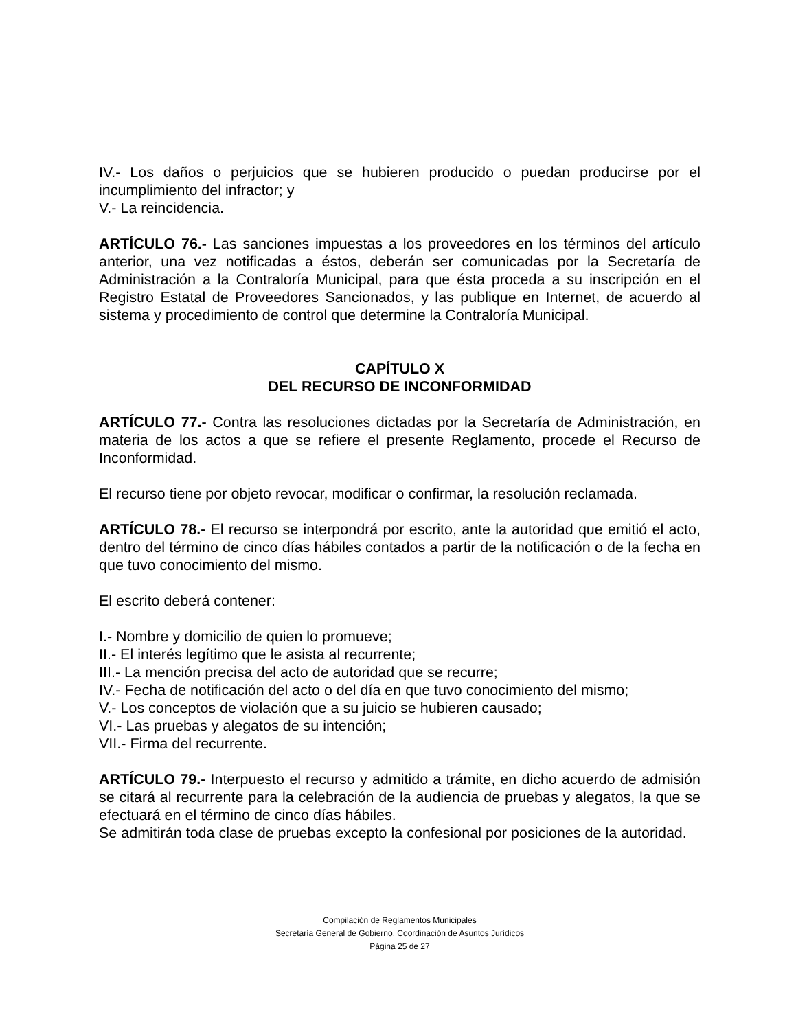IV.- Los daños o perjuicios que se hubieren producido o puedan producirse por el incumplimiento del infractor; y
V.- La reincidencia.
ARTÍCULO 76.- Las sanciones impuestas a los proveedores en los términos del artículo anterior, una vez notificadas a éstos, deberán ser comunicadas por la Secretaría de Administración a la Contraloría Municipal, para que ésta proceda a su inscripción en el Registro Estatal de Proveedores Sancionados, y las publique en Internet, de acuerdo al sistema y procedimiento de control que determine la Contraloría Municipal.
CAPÍTULO X
DEL RECURSO DE INCONFORMIDAD
ARTÍCULO 77.- Contra las resoluciones dictadas por la Secretaría de Administración, en materia de los actos a que se refiere el presente Reglamento, procede el Recurso de Inconformidad.
El recurso tiene por objeto revocar, modificar o confirmar, la resolución reclamada.
ARTÍCULO 78.- El recurso se interpondrá por escrito, ante la autoridad que emitió el acto, dentro del término de cinco días hábiles contados a partir de la notificación o de la fecha en que tuvo conocimiento del mismo.
El escrito deberá contener:
I.- Nombre y domicilio de quien lo promueve;
II.- El interés legítimo que le asista al recurrente;
III.- La mención precisa del acto de autoridad que se recurre;
IV.- Fecha de notificación del acto o del día en que tuvo conocimiento del mismo;
V.- Los conceptos de violación que a su juicio se hubieren causado;
VI.- Las pruebas y alegatos de su intención;
VII.- Firma del recurrente.
ARTÍCULO 79.- Interpuesto el recurso y admitido a trámite, en dicho acuerdo de admisión se citará al recurrente para la celebración de la audiencia de pruebas y alegatos, la que se efectuará en el término de cinco días hábiles.
Se admitirán toda clase de pruebas excepto la confesional por posiciones de la autoridad.
Compilación de Reglamentos Municipales
Secretaría General de Gobierno, Coordinación de Asuntos Jurídicos
Página 25 de 27